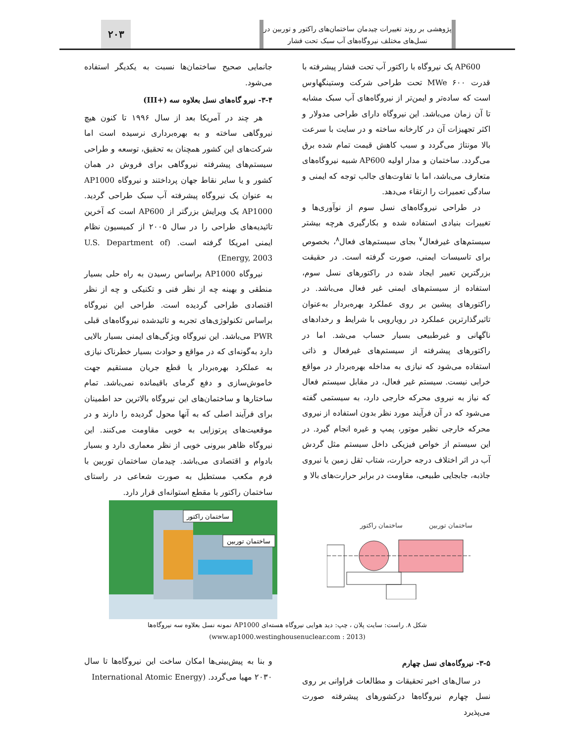پژوهشی بر روند تغییرات چیدمان ساختمان‌های راکتور و توربین در نسل‌های مختلف نیروگاه‌های آب سبک تحت فشار
۲۰۳
AP600 یک نیروگاه با راکتور آب تحت فشار پیشرفته با قدرت ۶۰۰ MWe تحت طراحی شرکت وستینگهاوس است که ساده‌تر و ایمن‌تر از نیروگاه‌های آب سبک مشابه تا آن زمان می‌باشد. این نیروگاه دارای طراحی مدولار و اکثر تجهیزات آن در کارخانه ساخته و در سایت با سرعت بالا مونتاژ می‌گردد و سبب کاهش قیمت تمام شده برق می‌گردد. ساختمان و مدار اولیه AP600 شبیه نیروگاه‌های متعارف می‌باشد، اما با تفاوت‌های جالب توجه که ایمنی و سادگی تعمیرات را ارتقاء می‌دهد.
در طراحی نیروگاه‌های نسل سوم از نوآوری‌ها و تغییرات بنیادی استفاده شده و بکارگیری هرچه بیشتر سیستم‌های غیرفعال<sup>۷</sup> بجای سیستم‌های فعال<sup>۸</sup>، بخصوص برای تاسیسات ایمنی، صورت گرفته است. در حقیقت بزرگترین تغییر ایجاد شده در راکتورهای نسل سوم، استفاده از سیستم‌های ایمنی غیر فعال می‌باشد. در راکتورهای پیشین بر روی عملکرد بهره‌بردار به‌عنوان تاثیرگذارترین عملکرد در رویارویی با شرایط و رخدادهای ناگهانی و غیرطبیعی بسیار حساب می‌شد. اما در راکتورهای پیشرفته از سیستم‌های غیرفعال و ذاتی استفاده می‌شود که نیازی به مداخله بهره‌بردار در مواقع خرابی نیست. سیستم غیر فعال، در مقابل سیستم فعال که نیاز به نیروی محرکه خارجی دارد، به سیستمی گفته می‌شود که در آن فرآیند مورد نظر بدون استفاده از نیروی محرکه خارجی نظیر موتور، پمپ و غیره انجام گیرد. در این سیستم از خواص فیزیکی داخل سیستم مثل گردش آب در اثر اختلاف درجه حرارت، شتاب ثقل زمین یا نیروی جاذبه، جابجایی طبیعی، مقاومت در برابر حرارت‌های بالا و
جانمایی صحیح ساختمان‌ها نسبت به یکدیگر استفاده می‌شود.
۳-۴- نیرو گاه‌های نسل بعلاوه سه (+III)
هر چند در آمریکا بعد از سال ۱۹۹۶ تا کنون هیچ نیروگاهی ساخته و به بهره‌برداری نرسیده است اما شرکت‌های این کشور همچنان به تحقیق، توسعه و طراحی سیستم‌های پیشرفته نیروگاهی برای فروش در همان کشور و یا سایر نقاط جهان پرداختند و نیروگاه AP1000 به عنوان یک نیروگاه پیشرفته آب سبک طراحی گردید. AP1000 یک ویرایش بزرگتر از AP600 است که آخرین تائیدیه‌های طراحی را در سال ۲۰۰۵ از کمیسیون نظام ایمنی امریکا گرفته است. (U.S. Department of Energy, 2003)
نیروگاه AP1000 براساس رسیدن به راه حلی بسیار منطقی و بهینه چه از نظر فنی و تکنیکی و چه از نظر اقتصادی طراحی گردیده است. طراحی این نیروگاه براساس تکنولوژی‌های تجربه و تائیدشده نیروگاه‌های قبلی PWR می‌باشد. این نیروگاه ویژگی‌های ایمنی بسیار بالایی دارد به‌گونه‌ای که در مواقع و حوادث بسیار خطرناک نیازی به عملکرد بهره‌بردار یا قطع جریان مستقیم جهت خاموش‌سازی و دفع گرمای باقیمانده نمی‌باشد. تمام ساختارها و ساختمان‌های این نیروگاه بالاترین حد اطمینان برای فرآیند اصلی که به آنها محول گردیده را دارند و در موقعیت‌های پرتوزایی به خوبی مقاومت می‌کنند. این نیروگاه ظاهر بیرونی خوبی از نظر معماری دارد و بسیار بادوام و اقتصادی می‌باشد. چیدمان ساختمان توربین با فرم مکعب مستطیل به صورت شعاعی در راستای ساختمان راکتور با مقطع استوانه‌ای قرار دارد.
ساختمان توربین
ساختمان راکتور
ساختمان راکتور
ساختمان توربین
شکل ۸. راست: سایت پلان ، چپ: دید هوایی نیروگاه هسته‌ای AP1000 نمونه نسل بعلاوه سه نیروگاه‌ها
(www.ap1000.westinghousenuclear.com : 2013)
۳-۵- نیروگاه‌های نسل چهارم
در سال‌های اخیر تحقیقات و مطالعات فراوانی بر روی نسل چهارم نیروگاه‌ها درکشورهای پیشرفته صورت می‌پذیرد
و بنا به پیش‌بینی‌ها امکان ساخت این نیروگاه‌ها تا سال ۲۰۳۰ مهیا می‌گردد. (International Atomic Energy